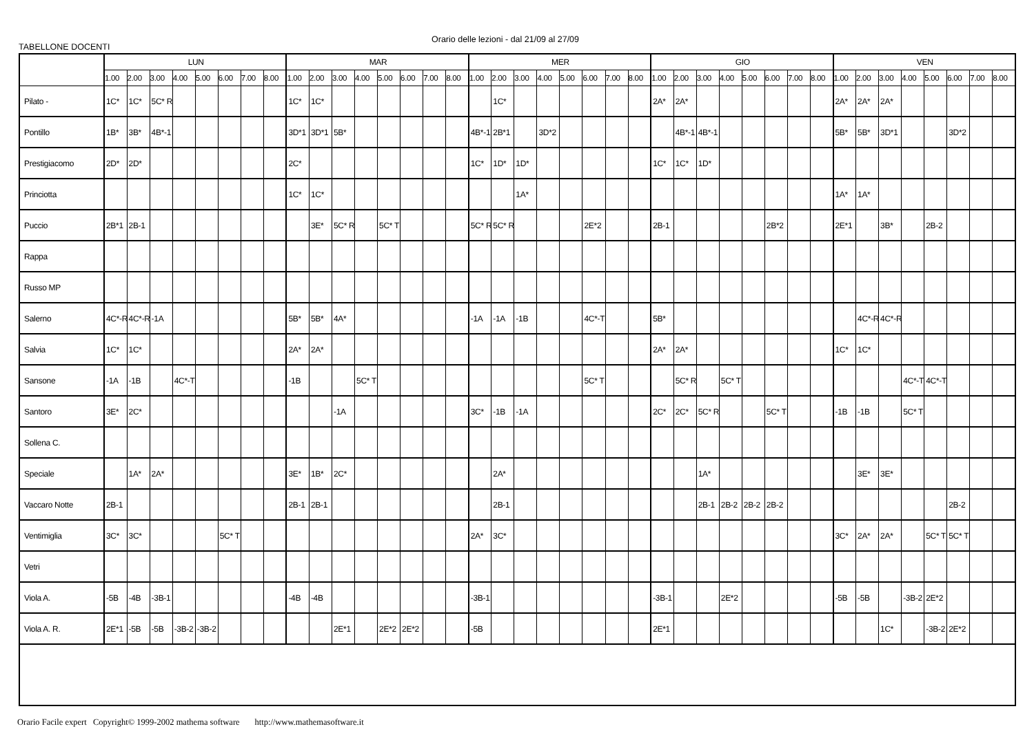Orario delle lezioni - dal 21/09 al 27/09
TABELLONE DOCENTI
| | LUN | | | | | | | | MAR | | | | | | | | MER | | | | | | | | GIO | | | | | | | | VEN | | | | | | | |
| --- | --- | --- | --- | --- | --- | --- | --- | --- | --- | --- | --- | --- | --- | --- | --- | --- | --- | --- | --- | --- | --- | --- | --- | --- | --- | --- | --- | --- | --- | --- | --- | --- | --- | --- | --- | --- | --- | --- | --- | --- |
| | 1.00 | 2.00 | 3.00 | 4.00 | 5.00 | 6.00 | 7.00 | 8.00 | 1.00 | 2.00 | 3.00 | 4.00 | 5.00 | 6.00 | 7.00 | 8.00 | 1.00 | 2.00 | 3.00 | 4.00 | 5.00 | 6.00 | 7.00 | 8.00 | 1.00 | 2.00 | 3.00 | 4.00 | 5.00 | 6.00 | 7.00 | 8.00 | 1.00 | 2.00 | 3.00 | 4.00 | 5.00 | 6.00 | 7.00 | 8.00 |
| Pilato - | 1C* | 1C* | 5C* R | | | | | | 1C* | 1C* | | | | | | | | 1C* | | | | | | | 2A* | 2A* | | | | | | | 2A* | 2A* | 2A* | | | | | |
| Pontillo | 1B* | 3B* | 4B*-1 | | | | | | 3D*1 | 3D*1 | 5B* | | | | | | 4B*-1 | 2B*1 | | 3D*2 | | | | | | 4B*-1 | 4B*-1 | | | | | | 5B* | 5B* | 3D*1 | | | 3D*2 | | |
| Prestigiacomo | 2D* | 2D* | | | | | | | 2C* | | | | | | | | 1C* | 1D* | 1D* | | | | | | 1C* | 1C* | 1D* | | | | | | | | | | | | | |
| Princiotta | | | | | | | | | 1C* | 1C* | | | | | | | | | 1A* | | | | | | | | | | | | | | 1A* | 1A* | | | | | | |
| Puccio | 2B*1 | 2B-1 | | | | | | | | 3E* | 5C* R | | 5C* T | | | | 5C* R | 5C* R | | | | 2E*2 | | | 2B-1 | | | | | 2B*2 | | | 2E*1 | | 3B* | | 2B-2 | | | |
| Rappa | | | | | | | | | | | | | | | | | | | | | | | | | | | | | | | | | | | | | | | | |
| Russo MP | | | | | | | | | | | | | | | | | | | | | | | | | | | | | | | | | | | | | | | | |
| Salerno | 4C*-R | 4C*-R | -1A | | | | | | 5B* | 5B* | 4A* | | | | | | -1A | -1A | -1B | | | 4C*-T | | | 5B* | | | | | | | | | 4C*-R | 4C*-R | | | | | |
| Salvia | 1C* | 1C* | | | | | | | 2A* | 2A* | | | | | | | | | | | | | | | 2A* | 2A* | | | | | | | 1C* | 1C* | | | | | | |
| Sansone | -1A | -1B | | 4C*-T | | | | | -1B | | | 5C* T | | | | | | | | | | 5C* T | | | | 5C* R | | 5C* T | | | | | | | | 4C*-T | 4C*-T | | | |
| Santoro | 3E* | 2C* | | | | | | | | | -1A | | | | | | 3C* | -1B | -1A | | | | | | 2C* | 2C* | 5C* R | | | 5C* T | | | -1B | -1B | | 5C* T | | | | |
| Sollena C. | | | | | | | | | | | | | | | | | | | | | | | | | | | | | | | | | | | | | | | | |
| Speciale | | 1A* | 2A* | | | | | | 3E* | 1B* | 2C* | | | | | | | 2A* | | | | | | | | | 1A* | | | | | | | 3E* | 3E* | | | | | |
| Vaccaro Notte | 2B-1 | | | | | | | | 2B-1 | 2B-1 | | | | | | | | 2B-1 | | | | | | | | | 2B-1 | 2B-2 | 2B-2 | 2B-2 | | | | | | | | 2B-2 | | |
| Ventimiglia | 3C* | 3C* | | | | 5C* T | | | | | | | | | | | 2A* | 3C* | | | | | | | | | | | | | | | 3C* | 2A* | 2A* | | 5C* T | 5C* T | | |
| Vetri | | | | | | | | | | | | | | | | | | | | | | | | | | | | | | | | | | | | | | | | |
| Viola A. | -5B | -4B | -3B-1 | | | | | | -4B | -4B | | | | | | | -3B-1 | | | | | | | | -3B-1 | | | 2E*2 | | | | | -5B | -5B | | -3B-2 | 2E*2 | | | |
| Viola A. R. | 2E*1 | -5B | -5B | -3B-2 | -3B-2 | | | | | | 2E*1 | | 2E*2 | 2E*2 | | | -5B | | | | | | | | 2E*1 | | | | | | | | | | 1C* | | -3B-2 | 2E*2 | | |
Orario Facile expert Copyright© 1999-2002 mathema software http://www.mathemasoftware.it